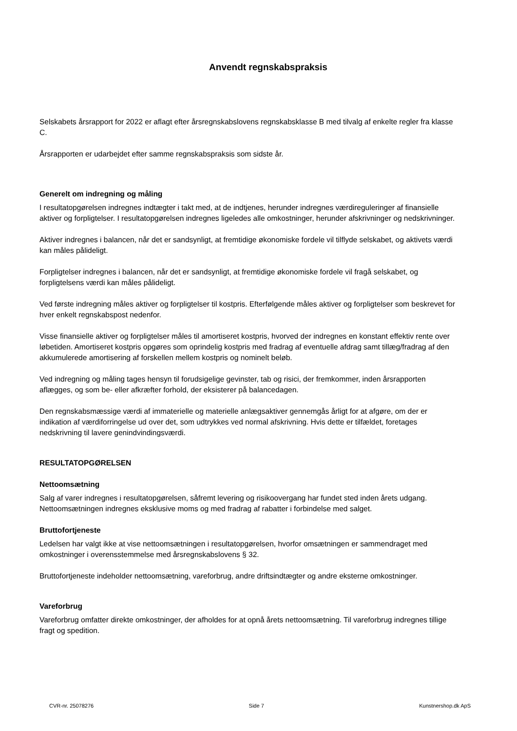Anvendt regnskabspraksis
Selskabets årsrapport for 2022 er aflagt efter årsregnskabslovens regnskabsklasse B med tilvalg af enkelte regler fra klasse C.
Årsrapporten er udarbejdet efter samme regnskabspraksis som sidste år.
Generelt om indregning og måling
I resultatopgørelsen indregnes indtægter i takt med, at de indtjenes, herunder indregnes værdireguleringer af finansielle aktiver og forpligtelser. I resultatopgørelsen indregnes ligeledes alle omkostninger, herunder afskrivninger og nedskrivninger.
Aktiver indregnes i balancen, når det er sandsynligt, at fremtidige økonomiske fordele vil tilflyde selskabet, og aktivets værdi kan måles pålideligt.
Forpligtelser indregnes i balancen, når det er sandsynligt, at fremtidige økonomiske fordele vil fragå selskabet, og forpligtelsens værdi kan måles pålideligt.
Ved første indregning måles aktiver og forpligtelser til kostpris. Efterfølgende måles aktiver og forpligtelser som beskrevet for hver enkelt regnskabspost nedenfor.
Visse finansielle aktiver og forpligtelser måles til amortiseret kostpris, hvorved der indregnes en konstant effektiv rente over løbetiden. Amortiseret kostpris opgøres som oprindelig kostpris med fradrag af eventuelle afdrag samt tillæg/fradrag af den akkumulerede amortisering af forskellen mellem kostpris og nominelt beløb.
Ved indregning og måling tages hensyn til forudsigelige gevinster, tab og risici, der fremkommer, inden årsrapporten aflægges, og som be- eller afkræfter forhold, der eksisterer på balancedagen.
Den regnskabsmæssige værdi af immaterielle og materielle anlægsaktiver gennemgås årligt for at afgøre, om der er indikation af værdiforringelse ud over det, som udtrykkes ved normal afskrivning. Hvis dette er tilfældet, foretages nedskrivning til lavere genindvindingsværdi.
RESULTATOPGØRELSEN
Nettoomsætning
Salg af varer indregnes i resultatopgørelsen, såfremt levering og risikoovergang har fundet sted inden årets udgang. Nettoomsætningen indregnes eksklusive moms og med fradrag af rabatter i forbindelse med salget.
Bruttofortjeneste
Ledelsen har valgt ikke at vise nettoomsætningen i resultatopgørelsen, hvorfor omsætningen er sammendraget med omkostninger i overensstemmelse med årsregnskabslovens § 32.
Bruttofortjeneste indeholder nettoomsætning, vareforbrug, andre driftsindtægter og andre eksterne omkostninger.
Vareforbrug
Vareforbrug omfatter direkte omkostninger, der afholdes for at opnå årets nettoomsætning. Til vareforbrug indregnes tillige fragt og spedition.
CVR-nr. 25078276 Side 7 Kunstnershop.dk ApS